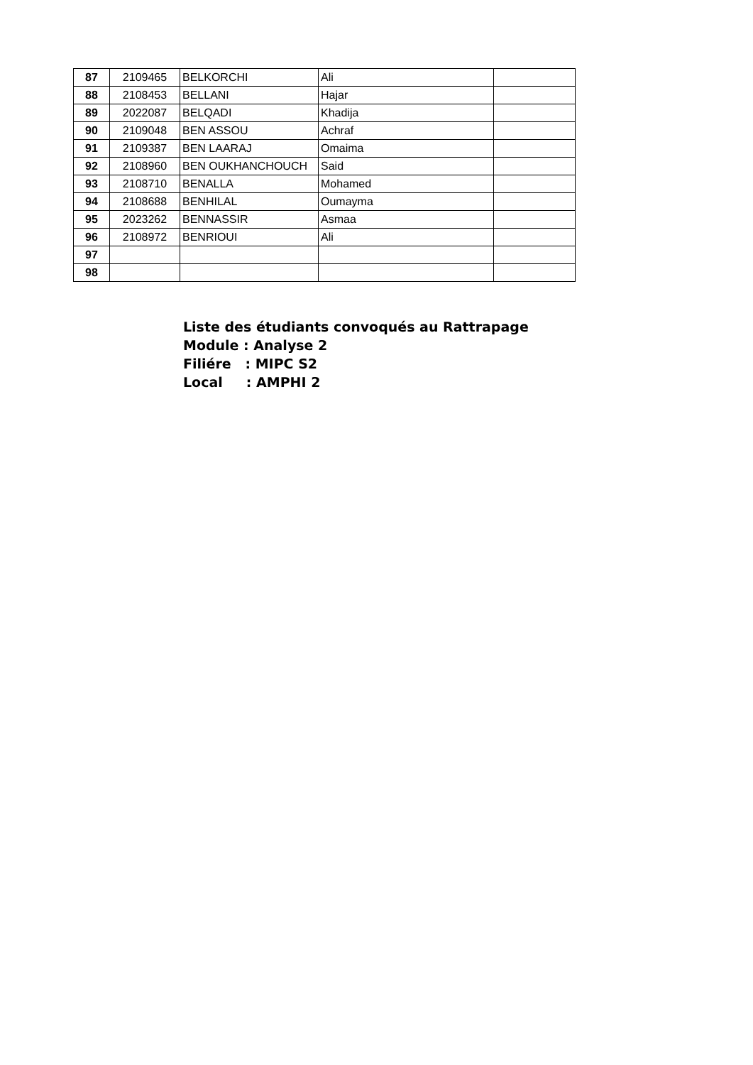| 87 | 2109465 | BELKORCHI | Ali | |
| 88 | 2108453 | BELLANI | Hajar | |
| 89 | 2022087 | BELQADI | Khadija | |
| 90 | 2109048 | BEN ASSOU | Achraf | |
| 91 | 2109387 | BEN LAARAJ | Omaima | |
| 92 | 2108960 | BEN OUKHANCHOUCH | Said | |
| 93 | 2108710 | BENALLA | Mohamed | |
| 94 | 2108688 | BENHILAL | Oumayma | |
| 95 | 2023262 | BENNASSIR | Asmaa | |
| 96 | 2108972 | BENRIOUI | Ali | |
| 97 | | | | |
| 98 | | | | |
Liste des étudiants convoqués au Rattrapage
Module : Analyse 2
Filiére : MIPC S2
Local : AMPHI 2